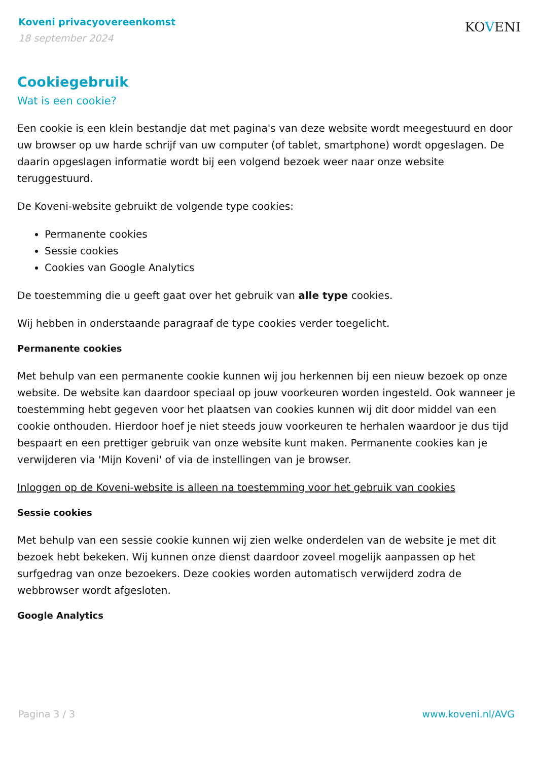Koveni privacyovereenkomst
18 september 2024
KOVENI
Cookiegebruik
Wat is een cookie?
Een cookie is een klein bestandje dat met pagina's van deze website wordt meegestuurd en door uw browser op uw harde schrijf van uw computer (of tablet, smartphone) wordt opgeslagen. De daarin opgeslagen informatie wordt bij een volgend bezoek weer naar onze website teruggestuurd.
De Koveni-website gebruikt de volgende type cookies:
Permanente cookies
Sessie cookies
Cookies van Google Analytics
De toestemming die u geeft gaat over het gebruik van alle type cookies.
Wij hebben in onderstaande paragraaf de type cookies verder toegelicht.
Permanente cookies
Met behulp van een permanente cookie kunnen wij jou herkennen bij een nieuw bezoek op onze website. De website kan daardoor speciaal op jouw voorkeuren worden ingesteld. Ook wanneer je toestemming hebt gegeven voor het plaatsen van cookies kunnen wij dit door middel van een cookie onthouden. Hierdoor hoef je niet steeds jouw voorkeuren te herhalen waardoor je dus tijd bespaart en een prettiger gebruik van onze website kunt maken. Permanente cookies kan je verwijderen via 'Mijn Koveni' of via de instellingen van je browser.
Inloggen op de Koveni-website is alleen na toestemming voor het gebruik van cookies
Sessie cookies
Met behulp van een sessie cookie kunnen wij zien welke onderdelen van de website je met dit bezoek hebt bekeken. Wij kunnen onze dienst daardoor zoveel mogelijk aanpassen op het surfgedrag van onze bezoekers. Deze cookies worden automatisch verwijderd zodra de webbrowser wordt afgesloten.
Google Analytics
Pagina 3 / 3 www.koveni.nl/AVG